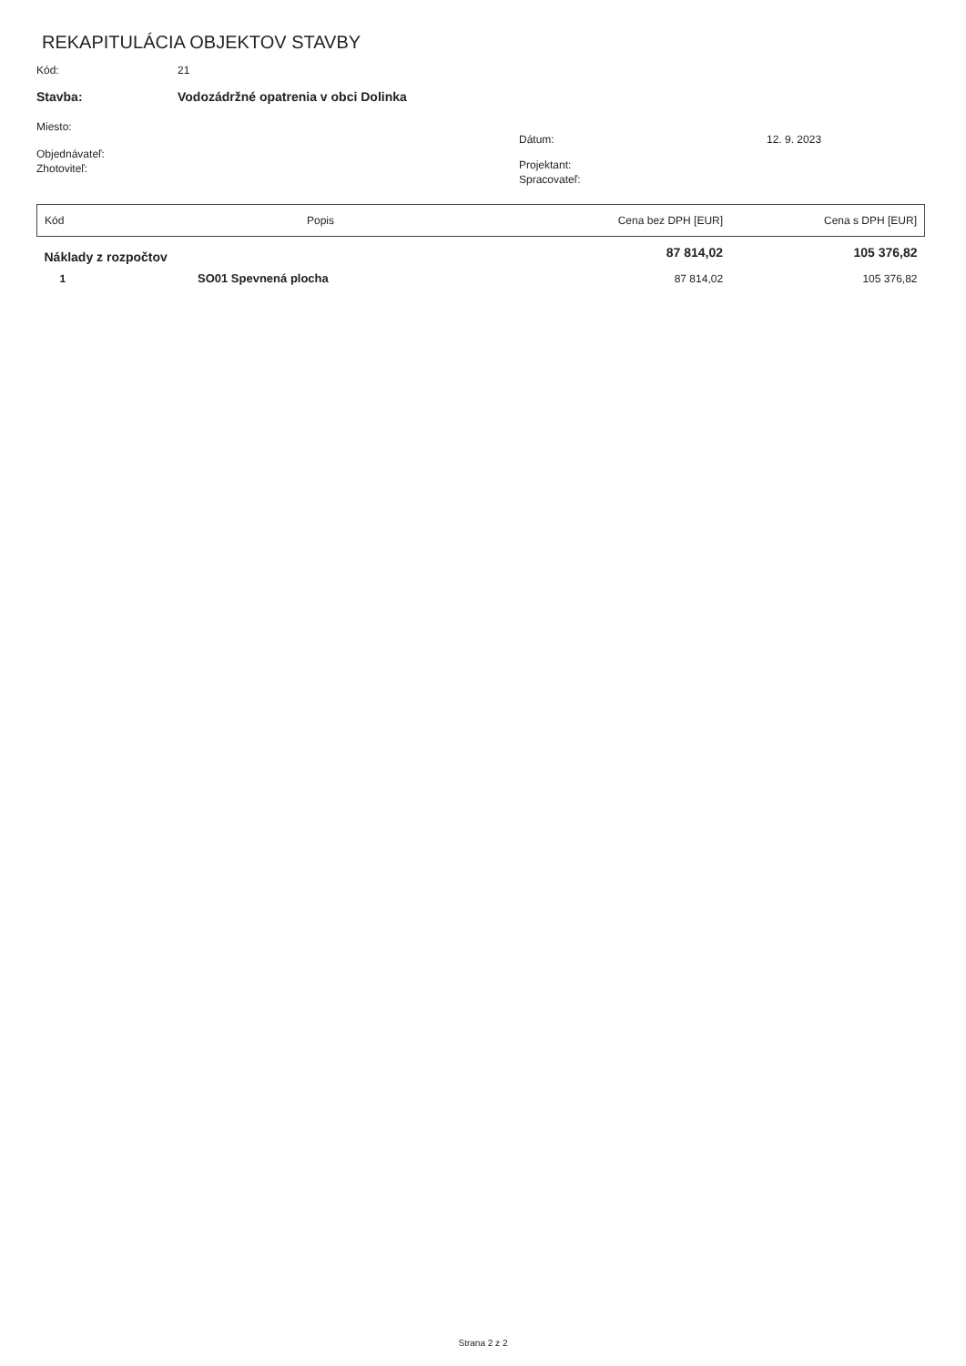REKAPITULÁCIA OBJEKTOV STAVBY
Kód: 21
Stavba: Vodozádržné opatrenia v obci Dolinka
Miesto:
Objednávateľ:
Zhotoviteľ:
Dátum: 12. 9. 2023
Projektant:
Spracovateľ:
| Kód | Popis | Cena bez DPH [EUR] | Cena s DPH [EUR] |
| --- | --- | --- | --- |
| Náklady z rozpočtov | | 87 814,02 | 105 376,82 |
| 1 | SO01 Spevnená plocha | 87 814,02 | 105 376,82 |
Strana 2 z 2